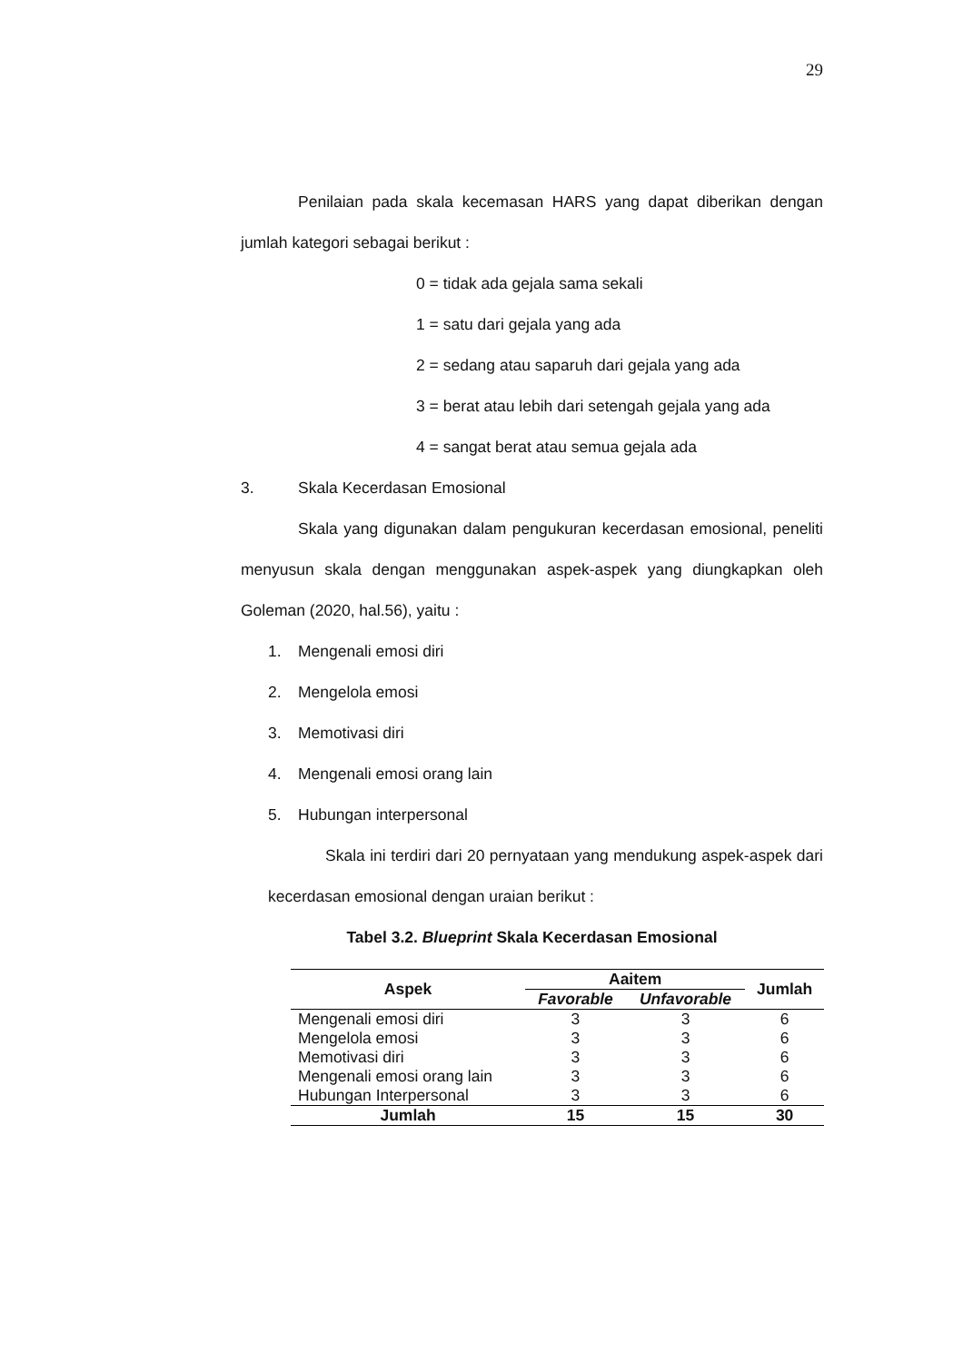29
Penilaian pada skala kecemasan HARS yang dapat diberikan dengan jumlah kategori sebagai berikut :
0 = tidak ada gejala sama sekali
1 = satu dari gejala yang ada
2 = sedang atau saparuh dari gejala yang ada
3 = berat atau lebih dari setengah gejala yang ada
4 = sangat berat atau semua gejala ada
3. Skala Kecerdasan Emosional
Skala yang digunakan dalam pengukuran kecerdasan emosional, peneliti menyusun skala dengan menggunakan aspek-aspek yang diungkapkan oleh Goleman (2020, hal.56), yaitu :
1. Mengenali emosi diri
2. Mengelola emosi
3. Memotivasi diri
4. Mengenali emosi orang lain
5. Hubungan interpersonal
Skala ini terdiri dari 20 pernyataan yang mendukung aspek-aspek dari kecerdasan emosional dengan uraian berikut :
Tabel 3.2. Blueprint Skala Kecerdasan Emosional
| Aspek | Aaitem | | Jumlah |
| --- | --- | --- | --- |
| | Favorable | Unfavorable | |
| Mengenali emosi diri | 3 | 3 | 6 |
| Mengelola emosi | 3 | 3 | 6 |
| Memotivasi diri | 3 | 3 | 6 |
| Mengenali emosi orang lain | 3 | 3 | 6 |
| Hubungan Interpersonal | 3 | 3 | 6 |
| Jumlah | 15 | 15 | 30 |